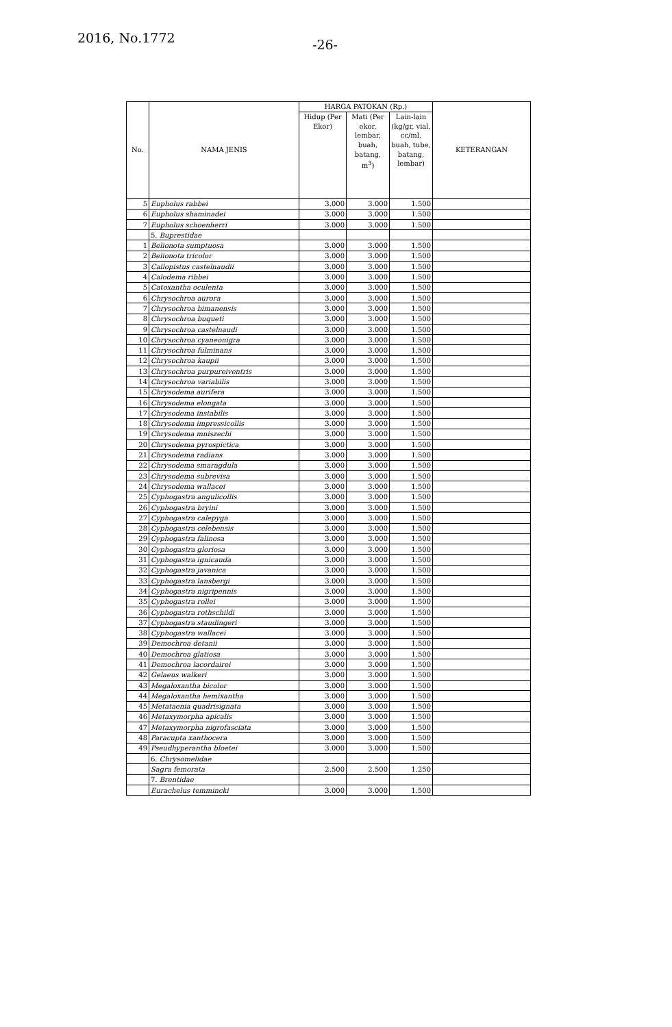2016, No.1772 -26-
| No. | NAMA JENIS | HARGA PATOKAN (Rp.) | | | KETERANGAN |
| --- | --- | --- | --- | --- | --- |
| | | Hidup (Per Ekor) | Mati (Per ekor, lembar, buah, batang, m<sup>3</sup>) | Lain-lain (kg/gr, vial, cc/ml, buah, tube, batang, lembar) | |
| 5 | Eupholus rabbei | 3.000 | 3.000 | 1.500 | |
| 6 | Eupholus shaminadei | 3.000 | 3.000 | 1.500 | |
| 7 | Eupholus schoenherri | 3.000 | 3.000 | 1.500 | |
| | 5. Buprestidae | | | | |
| 1 | Belionota sumptuosa | 3.000 | 3.000 | 1.500 | |
| 2 | Belionota tricolor | 3.000 | 3.000 | 1.500 | |
| 3 | Callopistus castelnaudii | 3.000 | 3.000 | 1.500 | |
| 4 | Calodema ribbei | 3.000 | 3.000 | 1.500 | |
| 5 | Catoxantha oculenta | 3.000 | 3.000 | 1.500 | |
| 6 | Chrysochroa aurora | 3.000 | 3.000 | 1.500 | |
| 7 | Chrysochroa bimanensis | 3.000 | 3.000 | 1.500 | |
| 8 | Chrysochroa buqueti | 3.000 | 3.000 | 1.500 | |
| 9 | Chrysochroa castelnaudi | 3.000 | 3.000 | 1.500 | |
| 10 | Chrysochroa cyaneonigra | 3.000 | 3.000 | 1.500 | |
| 11 | Chrysochroa fulminans | 3.000 | 3.000 | 1.500 | |
| 12 | Chrysochroa kaupii | 3.000 | 3.000 | 1.500 | |
| 13 | Chrysochroa purpureiventris | 3.000 | 3.000 | 1.500 | |
| 14 | Chrysochroa variabilis | 3.000 | 3.000 | 1.500 | |
| 15 | Chrysodema aurifera | 3.000 | 3.000 | 1.500 | |
| 16 | Chrysodema elongata | 3.000 | 3.000 | 1.500 | |
| 17 | Chrysodema instabilis | 3.000 | 3.000 | 1.500 | |
| 18 | Chrysodema impressicollis | 3.000 | 3.000 | 1.500 | |
| 19 | Chrysodema mniszechi | 3.000 | 3.000 | 1.500 | |
| 20 | Chrysodema pyrospictica | 3.000 | 3.000 | 1.500 | |
| 21 | Chrysodema radians | 3.000 | 3.000 | 1.500 | |
| 22 | Chrysodema smaragdula | 3.000 | 3.000 | 1.500 | |
| 23 | Chrysodema subrevisa | 3.000 | 3.000 | 1.500 | |
| 24 | Chrysodema wallacei | 3.000 | 3.000 | 1.500 | |
| 25 | Cyphogastra angulicollis | 3.000 | 3.000 | 1.500 | |
| 26 | Cyphogastra bryini | 3.000 | 3.000 | 1.500 | |
| 27 | Cyphogastra calepyga | 3.000 | 3.000 | 1.500 | |
| 28 | Cyphogastra celebensis | 3.000 | 3.000 | 1.500 | |
| 29 | Cyphogastra falinosa | 3.000 | 3.000 | 1.500 | |
| 30 | Cyphogastra gloriosa | 3.000 | 3.000 | 1.500 | |
| 31 | Cyphogastra ignicauda | 3.000 | 3.000 | 1.500 | |
| 32 | Cyphogastra javanica | 3.000 | 3.000 | 1.500 | |
| 33 | Cyphogastra lansbergi | 3.000 | 3.000 | 1.500 | |
| 34 | Cyphogastra nigripennis | 3.000 | 3.000 | 1.500 | |
| 35 | Cyphogastra rollei | 3.000 | 3.000 | 1.500 | |
| 36 | Cyphogastra rothschildi | 3.000 | 3.000 | 1.500 | |
| 37 | Cyphogastra staudingeri | 3.000 | 3.000 | 1.500 | |
| 38 | Cyphogastra wallacei | 3.000 | 3.000 | 1.500 | |
| 39 | Demochroa detanii | 3.000 | 3.000 | 1.500 | |
| 40 | Demochroa glatiosa | 3.000 | 3.000 | 1.500 | |
| 41 | Demochroa lacordairei | 3.000 | 3.000 | 1.500 | |
| 42 | Gelaeus walkeri | 3.000 | 3.000 | 1.500 | |
| 43 | Megaloxantha bicolor | 3.000 | 3.000 | 1.500 | |
| 44 | Megaloxantha hemixantha | 3.000 | 3.000 | 1.500 | |
| 45 | Metataenia quadrisignata | 3.000 | 3.000 | 1.500 | |
| 46 | Metaxymorpha apicalis | 3.000 | 3.000 | 1.500 | |
| 47 | Metaxymorpha nigrofasciata | 3.000 | 3.000 | 1.500 | |
| 48 | Paracupta xanthocera | 3.000 | 3.000 | 1.500 | |
| 49 | Pseudhyperantha bloetei | 3.000 | 3.000 | 1.500 | |
| | 6. Chrysomelidae | | | | |
| | Sagra femorata | 2.500 | 2.500 | 1.250 | |
| | 7. Brentidae | | | | |
| | Eurachelus temmincki | 3.000 | 3.000 | 1.500 | |